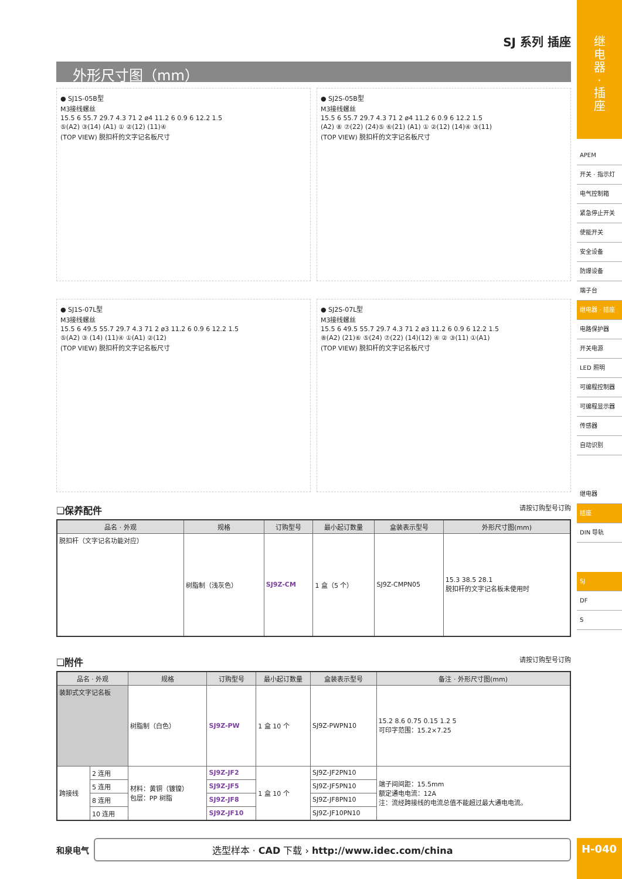SJ 系列 插座
外形尺寸图（mm）
● SJ1S-05B型
M3接线螺丝
15.5 6 55.7 29.7 4.3 71 2 ø4 11.2 6 0.9 6 12.2 1.5
⑤(A2) ③(14) (A1) ① ②(12) (11)④
(TOP VIEW) 脱扣杆的文字记名板尺寸
● SJ2S-05B型
M3接线螺丝
15.5 6 55.7 29.7 4.3 71 2 ø4 11.2 6 0.9 6 12.2 1.5
(A2) ⑧ ⑦(22) (24)⑤ ⑥(21) (A1) ① ②(12) (14)④ ③(11)
(TOP VIEW) 脱扣杆的文字记名板尺寸
● SJ1S-07L型
M3接线螺丝
15.5 6 49.5 55.7 29.7 4.3 71 2 ø3 11.2 6 0.9 6 12.2 1.5
⑤(A2) ③ (14) (11)④ ①(A1) ②(12)
(TOP VIEW) 脱扣杆的文字记名板尺寸
● SJ2S-07L型
M3接线螺丝
15.5 6 49.5 55.7 29.7 4.3 71 2 ø3 11.2 6 0.9 6 12.2 1.5
⑧(A2) (21)⑥ ⑤(24) ⑦(22) (14)(12) ④ ② ③(11) ①(A1)
(TOP VIEW) 脱扣杆的文字记名板尺寸
❏保养配件 请按订购型号订购
| 品名 · 外观 | 规格 | 订购型号 | 最小起订数量 | 盒装表示型号 | 外形尺寸图(mm) |
| --- | --- | --- | --- | --- | --- |
| 脱扣杆（文字记名功能对应） | 树脂制（浅灰色） | SJ9Z-CM | 1 盒（5 个） | SJ9Z-CMPN05 | 15.3 38.5 28.1 脱扣杆的文字记名板未使用时 |
❏附件 请按订购型号订购
| 品名 · 外观 | | 规格 | 订购型号 | 最小起订数量 | 盒装表示型号 | 备注 · 外形尺寸图(mm) |
| --- | --- | --- | --- | --- | --- | --- |
| 装卸式文字记名板 | | 树脂制（白色） | SJ9Z-PW | 1 盒 10 个 | SJ9Z-PWPN10 | 15.2 8.6 0.75 0.15 1.2 5 可印字范围：15.2×7.25 |
| 跨接线 | 2 连用 | 材料：黄铜（镀镍） 包层：PP 树脂 | SJ9Z-JF2 | 1 盒 10 个 | SJ9Z-JF2PN10 | 端子间间距：15.5mm 额定通电电流：12A 注：流经跨接线的电流总值不能超过最大通电电流。 |
| | 5 连用 | | SJ9Z-JF5 | | SJ9Z-JF5PN10 | |
| | 8 连用 | | SJ9Z-JF8 | | SJ9Z-JF8PN10 | |
| | 10 连用 | | SJ9Z-JF10 | | SJ9Z-JF10PN10 | |
和泉电气
选型样本 · CAD 下载 › http://www.idec.com/china
继
电
器
·
插
座
APEM
开关 · 指示灯
电气控制箱
紧急停止开关
使能开关
安全设备
防爆设备
端子台
继电器 · 插座
电路保护器
开关电源
LED 照明
可编程控制器
可编程显示器
传感器
自动识别
继电器
插座
DIN 导轨
SJ
DF
S
H-040